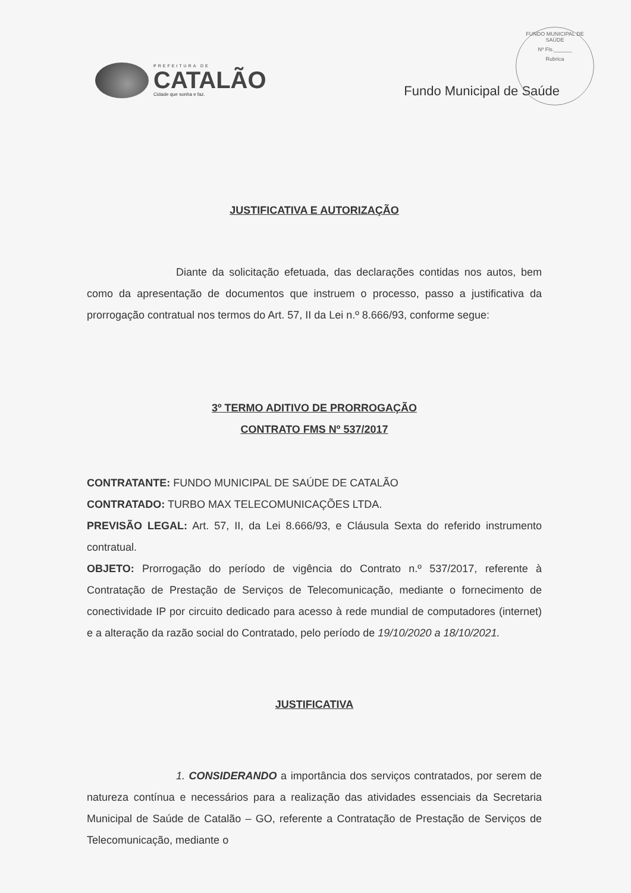PREFEITURA DE
CATALÃO
Cidade que sonha e faz.
Fundo Municipal de Saúde
FUNDO MUNICIPAL DE SAÚDE
Nº Fls.______
Rubrica
JUSTIFICATIVA E AUTORIZAÇÃO
Diante da solicitação efetuada, das declarações contidas nos autos, bem como da apresentação de documentos que instruem o processo, passo a justificativa da prorrogação contratual nos termos do Art. 57, II da Lei n.º 8.666/93, conforme segue:
3º TERMO ADITIVO DE PRORROGAÇÃO
CONTRATO FMS Nº 537/2017
CONTRATANTE: FUNDO MUNICIPAL DE SAÚDE DE CATALÃO
CONTRATADO: TURBO MAX TELECOMUNICAÇÕES LTDA.
PREVISÃO LEGAL: Art. 57, II, da Lei 8.666/93, e Cláusula Sexta do referido instrumento contratual.
OBJETO: Prorrogação do período de vigência do Contrato n.º 537/2017, referente à Contratação de Prestação de Serviços de Telecomunicação, mediante o fornecimento de conectividade IP por circuito dedicado para acesso à rede mundial de computadores (internet) e a alteração da razão social do Contratado, pelo período de 19/10/2020 a 18/10/2021.
JUSTIFICATIVA
1. CONSIDERANDO a importância dos serviços contratados, por serem de natureza contínua e necessários para a realização das atividades essenciais da Secretaria Municipal de Saúde de Catalão – GO, referente a Contratação de Prestação de Serviços de Telecomunicação, mediante o